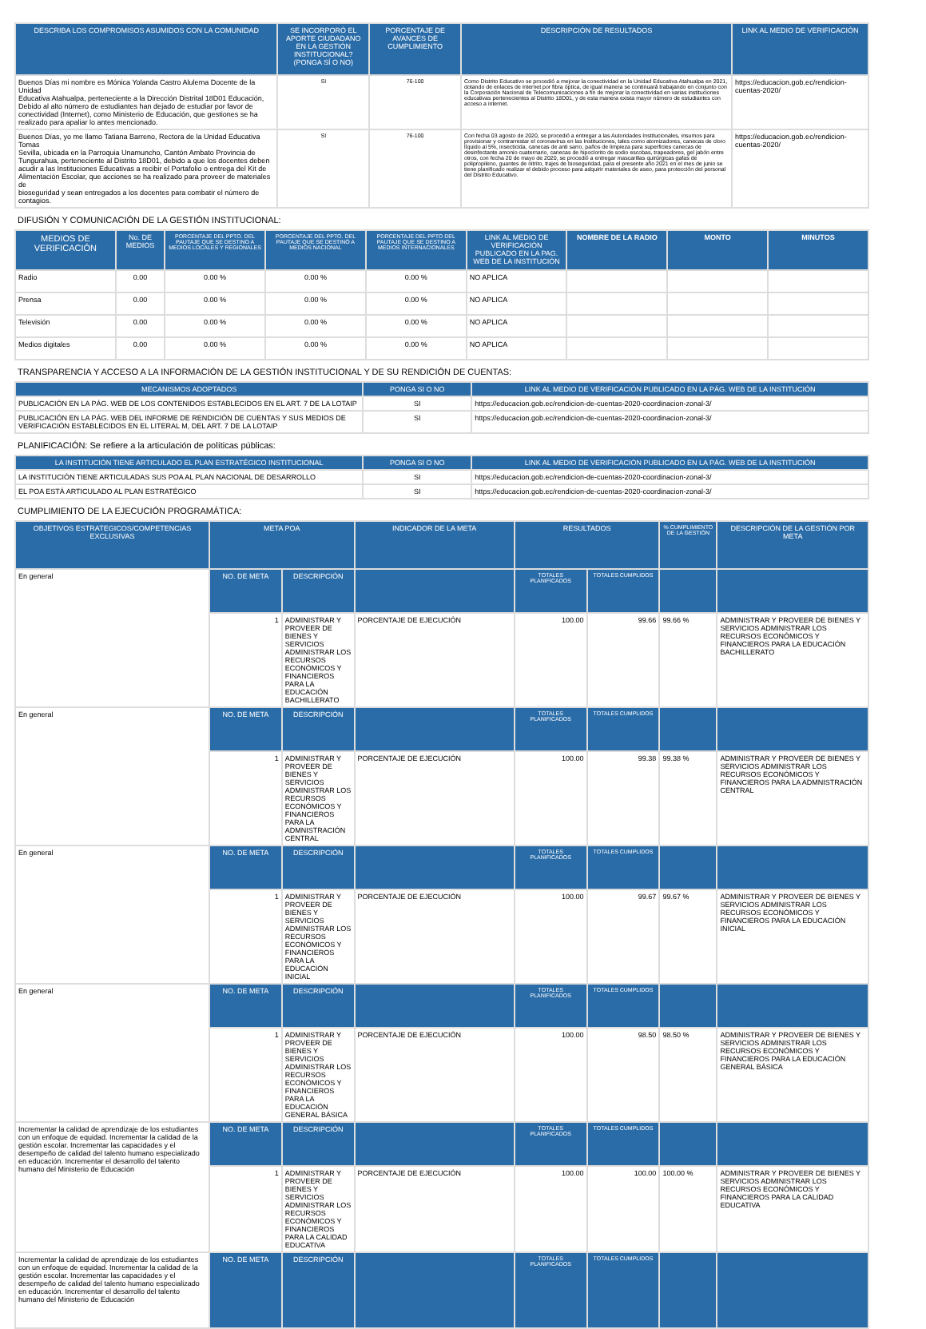| DESCRIBA LOS COMPROMISOS ASUMIDOS CON LA COMUNIDAD | SE INCORPORÓ EL APORTE CIUDADANO EN LA GESTIÓN INSTITUCIONAL? (PONGA SÍ O NO) | PORCENTAJE DE AVANCES DE CUMPLIMIENTO | DESCRIPCIÓN DE RESULTADOS | LINK AL MEDIO DE VERIFICACIÓN |
| --- | --- | --- | --- | --- |
| Buenos Días mi nombre es Mónica Yolanda Castro Alulema Docente de la Unidad Educativa Atahualpa, perteneciente a la Dirección Distrital 18D01 Educación, Debido al alto número de estudiantes han dejado de estudiar por favor de conectividad (Internet), como Ministerio de Educación, que gestiones se ha realizado para apaliar lo antes mencionado. | SI | 76-100 | Como Distrito Educativo se procedió a mejorar la conectividad en la Unidad Educativa Atahualpa en 2021, dotando de enlaces de internet por fibra óptica, de igual manera se continuará trabajando en conjunto con la Corporación Nacional de Telecomunicaciones a fin de mejorar la conectividad en varias instituciones educativas pertenecientes al Distrito 18D01, y de esta manera exista mayor número de estudiantes con acceso a internet. | https://educacion.gob.ec/rendicion-cuentas-2020/ |
| Buenos Días, yo me llamo Tatiana Barreno, Rectora de la Unidad Educativa Tomas Sevilla, ubicada en la Parroquia Unamuncho, Cantón Ambato Provincia de Tungurahua, perteneciente al Distrito 18D01, debido a que los docentes deben acudir a las Instituciones Educativas a recibir el Portafolio o entrega del Kit de Alimentación Escolar, que acciones se ha realizado para proveer de materiales de bioseguridad y sean entregados a los docentes para combatir el número de contagios. | SI | 76-100 | Con fecha 03 agosto de 2020, se procedió a entregar a las Autoridades Institucionales, insumos para provisionar y contrarrestar el coronavirus en las Instituciones, tales como atomizadores, canecas de cloro líquido al 5%, insecticida, canecas de anti sarro, paños de limpieza para superficies canecas de desinfectante amonio cuaternario, canecas de hipoclorito de sodio escobas, trapeadores, gel jabón entre otros, con fecha 20 de mayo de 2020, se procedió a entregar mascarillas quirúrgicas gafas de polipropileno, guantes de nitrito, trajes de bioseguridad, para el presente año 2021 en el mes de junio se tiene planificado realizar el debido proceso para adquirir materiales de aseo, para protección del personal del Distrito Educativo. | https://educacion.gob.ec/rendicion-cuentas-2020/ |
DIFUSIÓN Y COMUNICACIÓN DE LA GESTIÓN INSTITUCIONAL:
| MEDIOS DE VERIFICACIÓN | No. DE MEDIOS | PORCENTAJE DEL PPTO. DEL PAUTAJE QUE SE DESTINO A MEDIOS LOCALES Y REGIONALES | PORCENTAJE DEL PPTO. DEL PAUTAJE QUE SE DESTINÓ A MEDIOS NACIONAL | PORCENTAJE DEL PPTO DEL PAUTAJE QUE SE DESTINO A MEDIOS INTERNACIONALES | LINK AL MEDIO DE VERIFICACIÓN PUBLICADO EN LA PAG. WEB DE LA INSTITUCIÓN | NOMBRE DE LA RADIO | MONTO | MINUTOS |
| --- | --- | --- | --- | --- | --- | --- | --- | --- |
| Radio | 0.00 | 0.00 % | 0.00 % | 0.00 % | NO APLICA | | | |
| Prensa | 0.00 | 0.00 % | 0.00 % | 0.00 % | NO APLICA | | | |
| Televisión | 0.00 | 0.00 % | 0.00 % | 0.00 % | NO APLICA | | | |
| Medios digitales | 0.00 | 0.00 % | 0.00 % | 0.00 % | NO APLICA | | | |
TRANSPARENCIA Y ACCESO A LA INFORMACIÓN DE LA GESTIÓN INSTITUCIONAL Y DE SU RENDICIÓN DE CUENTAS:
| MECANISMOS ADOPTADOS | PONGA SI O NO | LINK AL MEDIO DE VERIFICACIÓN PUBLICADO EN LA PÁG. WEB DE LA INSTITUCIÓN |
| --- | --- | --- |
| PUBLICACIÓN EN LA PÁG. WEB DE LOS CONTENIDOS ESTABLECIDOS EN EL ART. 7 DE LA LOTAIP | SI | https://educacion.gob.ec/rendicion-de-cuentas-2020-coordinacion-zonal-3/ |
| PUBLICACIÓN EN LA PÁG. WEB DEL INFORME DE RENDICIÓN DE CUENTAS Y SUS MEDIOS DE VERIFICACIÓN ESTABLECIDOS EN EL LITERAL M, DEL ART. 7 DE LA LOTAIP | SI | https://educacion.gob.ec/rendicion-de-cuentas-2020-coordinacion-zonal-3/ |
PLANIFICACIÓN: Se refiere a la articulación de políticas públicas:
| LA INSTITUCIÓN TIENE ARTICULADO EL PLAN ESTRATÉGICO INSTITUCIONAL | PONGA SI O NO | LINK AL MEDIO DE VERIFICACIÓN PUBLICADO EN LA PÁG. WEB DE LA INSTITUCIÓN |
| --- | --- | --- |
| LA INSTITUCIÓN TIENE ARTICULADAS SUS POA AL PLAN NACIONAL DE DESARROLLO | SI | https://educacion.gob.ec/rendicion-de-cuentas-2020-coordinacion-zonal-3/ |
| EL POA ESTÁ ARTICULADO AL PLAN ESTRATÉGICO | SI | https://educacion.gob.ec/rendicion-de-cuentas-2020-coordinacion-zonal-3/ |
CUMPLIMIENTO DE LA EJECUCIÓN PROGRAMÁTICA:
| OBJETIVOS ESTRATEGICOS/COMPETENCIAS EXCLUSIVAS | META POA | | INDICADOR DE LA META | RESULTADOS | | % CUMPLIMIENTO DE LA GESTIÓN | DESCRIPCIÓN DE LA GESTIÓN POR META |
| --- | --- | --- | --- | --- | --- | --- | --- |
| En general | NO. DE META | DESCRIPCIÓN | | TOTALES PLANIFICADOS | TOTALES CUMPLIDOS | | |
| | 1 | ADMINISTRAR Y PROVEER DE BIENES Y SERVICIOS ADMINISTRAR LOS RECURSOS ECONÓMICOS Y FINANCIEROS PARA LA EDUCACIÓN BACHILLERATO | PORCENTAJE DE EJECUCIÓN | 100.00 | 99.66 | 99.66 % | ADMINISTRAR Y PROVEER DE BIENES Y SERVICIOS ADMINISTRAR LOS RECURSOS ECONÓMICOS Y FINANCIEROS PARA LA EDUCACIÓN BACHILLERATO |
| En general | NO. DE META | DESCRIPCIÓN | | TOTALES PLANIFICADOS | TOTALES CUMPLIDOS | | |
| | 1 | ADMINISTRAR Y PROVEER DE BIENES Y SERVICIOS ADMINISTRAR LOS RECURSOS ECONÓMICOS Y FINANCIEROS PARA LA ADMNISTRACIÓN CENTRAL | PORCENTAJE DE EJECUCIÓN | 100.00 | 99.38 | 99.38 % | ADMINISTRAR Y PROVEER DE BIENES Y SERVICIOS ADMINISTRAR LOS RECURSOS ECONÓMICOS Y FINANCIEROS PARA LA ADMNISTRACIÓN CENTRAL |
| En general | NO. DE META | DESCRIPCIÓN | | TOTALES PLANIFICADOS | TOTALES CUMPLIDOS | | |
| | 1 | ADMINISTRAR Y PROVEER DE BIENES Y SERVICIOS ADMINISTRAR LOS RECURSOS ECONÓMICOS Y FINANCIEROS PARA LA EDUCACIÓN INICIAL | PORCENTAJE DE EJECUCIÓN | 100.00 | 99.67 | 99.67 % | ADMINISTRAR Y PROVEER DE BIENES Y SERVICIOS ADMINISTRAR LOS RECURSOS ECONÓMICOS Y FINANCIEROS PARA LA EDUCACIÓN INICIAL |
| En general | NO. DE META | DESCRIPCIÓN | | TOTALES PLANIFICADOS | TOTALES CUMPLIDOS | | |
| | 1 | ADMINISTRAR Y PROVEER DE BIENES Y SERVICIOS ADMINISTRAR LOS RECURSOS ECONÓMICOS Y FINANCIEROS PARA LA EDUCACIÓN GENERAL BÁSICA | PORCENTAJE DE EJECUCIÓN | 100.00 | 98.50 | 98.50 % | ADMINISTRAR Y PROVEER DE BIENES Y SERVICIOS ADMINISTRAR LOS RECURSOS ECONÓMICOS Y FINANCIEROS PARA LA EDUCACIÓN GENERAL BÁSICA |
| Incrementar la calidad de aprendizaje de los estudiantes con un enfoque de equidad. Incrementar la calidad de la gestión escolar. Incrementar las capacidades y el desempeño de calidad del talento humano especializado en educación. Incrementar el desarrollo del talento humano del Ministerio de Educación | NO. DE META | DESCRIPCIÓN | | TOTALES PLANIFICADOS | TOTALES CUMPLIDOS | | |
| | 1 | ADMINISTRAR Y PROVEER DE BIENES Y SERVICIOS ADMINISTRAR LOS RECURSOS ECONÓMICOS Y FINANCIEROS PARA LA CALIDAD EDUCATIVA | PORCENTAJE DE EJECUCIÓN | 100.00 | 100.00 | 100.00 % | ADMINISTRAR Y PROVEER DE BIENES Y SERVICIOS ADMINISTRAR LOS RECURSOS ECONÓMICOS Y FINANCIEROS PARA LA CALIDAD EDUCATIVA |
| Incrementar la calidad de aprendizaje de los estudiantes con un enfoque de equidad. Incrementar la calidad de la gestión escolar. Incrementar las capacidades y el desempeño de calidad del talento humano especializado en educación. Incrementar el desarrollo del talento humano del Ministerio de Educación | NO. DE META | DESCRIPCIÓN | | TOTALES PLANIFICADOS | TOTALES CUMPLIDOS | | |